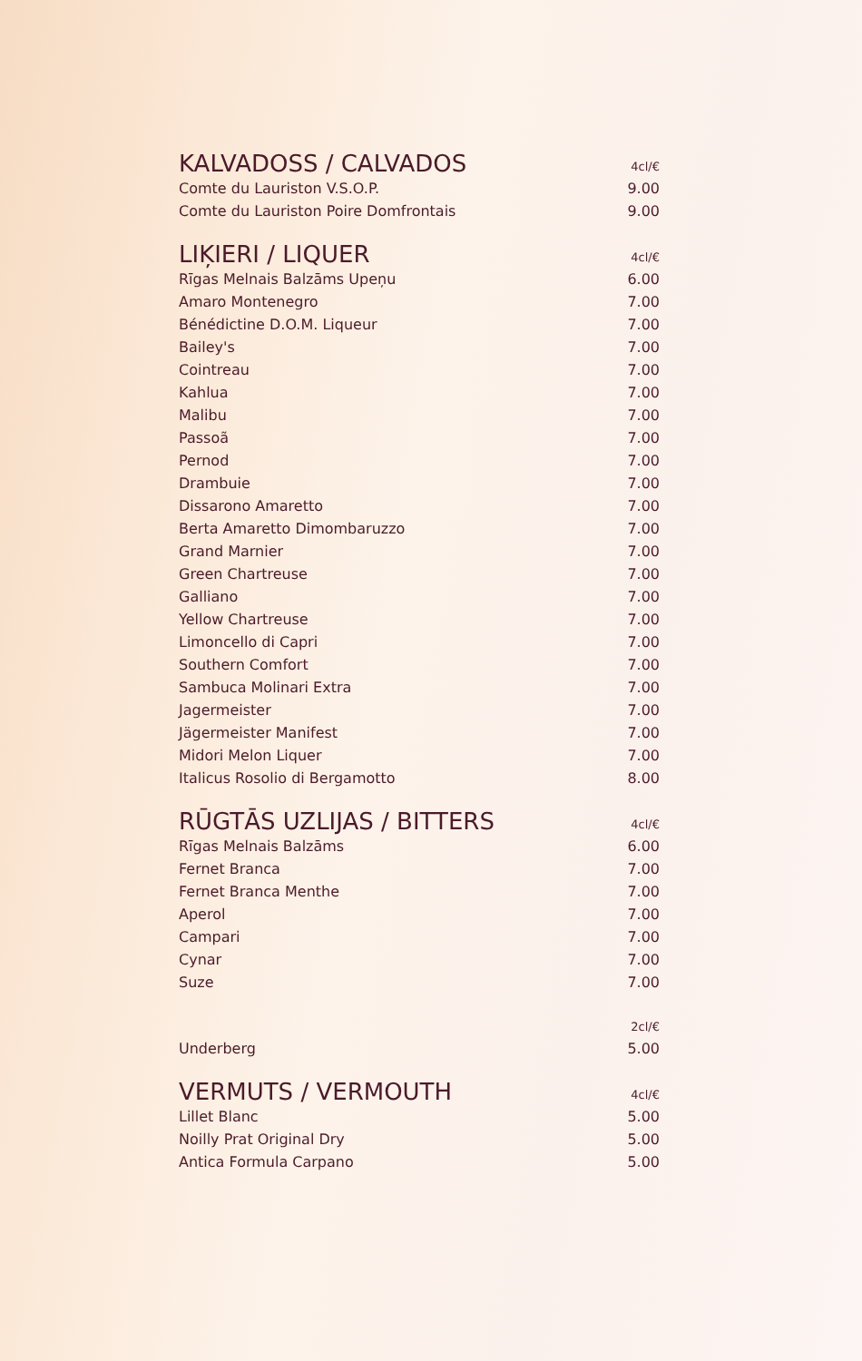| KALVADOSS / CALVADOS | 4cl/€ |
| --- | --- |
| Comte du Lauriston V.S.O.P. | 9.00 |
| Comte du Lauriston Poire Domfrontais | 9.00 |
| LIĶIERI / LIQUER | 4cl/€ |
| Rīgas Melnais Balzāms Upeņu | 6.00 |
| Amaro Montenegro | 7.00 |
| Bénédictine D.O.M. Liqueur | 7.00 |
| Bailey's | 7.00 |
| Cointreau | 7.00 |
| Kahlua | 7.00 |
| Malibu | 7.00 |
| Passoã | 7.00 |
| Pernod | 7.00 |
| Drambuie | 7.00 |
| Dissarono Amaretto | 7.00 |
| Berta Amaretto Dimombaruzzo | 7.00 |
| Grand Marnier | 7.00 |
| Green Chartreuse | 7.00 |
| Galliano | 7.00 |
| Yellow Chartreuse | 7.00 |
| Limoncello di Capri | 7.00 |
| Southern Comfort | 7.00 |
| Sambuca Molinari Extra | 7.00 |
| Jagermeister | 7.00 |
| Jägermeister Manifest | 7.00 |
| Midori Melon Liquer | 7.00 |
| Italicus Rosolio di Bergamotto | 8.00 |
| RŪGTĀS UZLIJAS / BITTERS | 4cl/€ |
| Rīgas Melnais Balzāms | 6.00 |
| Fernet Branca | 7.00 |
| Fernet Branca Menthe | 7.00 |
| Aperol | 7.00 |
| Campari | 7.00 |
| Cynar | 7.00 |
| Suze | 7.00 |
| | 2cl/€ |
| Underberg | 5.00 |
| VERMUTS / VERMOUTH | 4cl/€ |
| Lillet Blanc | 5.00 |
| Noilly Prat Original Dry | 5.00 |
| Antica Formula Carpano | 5.00 |